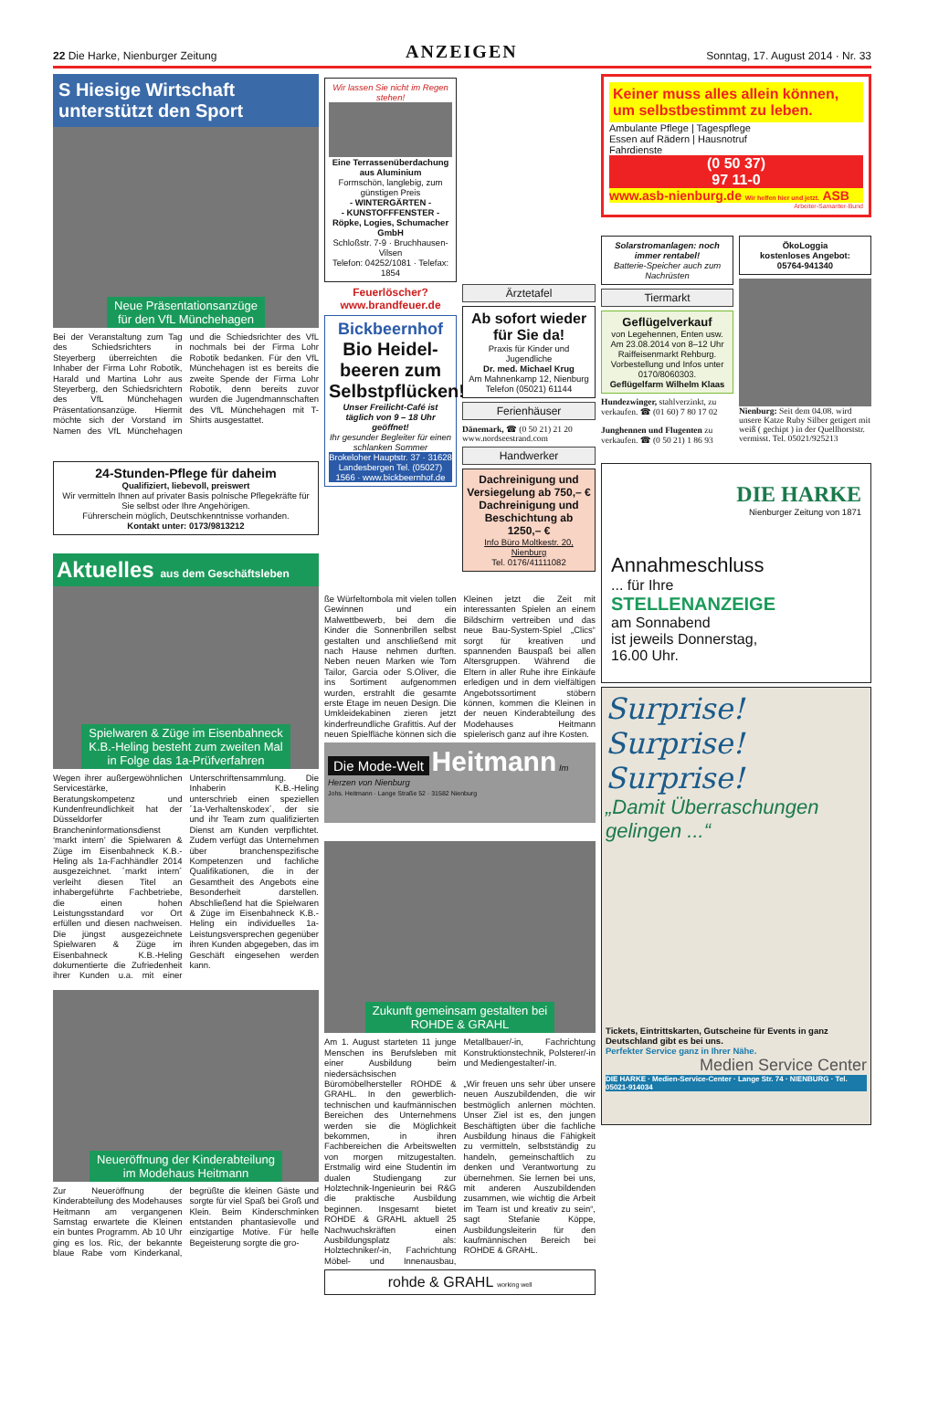22 Die Harke, Nienburger Zeitung ANZEIGEN Sonntag, 17. August 2014 · Nr. 33
S Hiesige Wirtschaft
unterstützt den Sport
Neue Präsentationsanzüge
für den VfL Münchehagen
Bei der Veranstaltung zum Tag des Schiedsrichters in Steyerberg überreichten die Inhaber der Firma Lohr Robotik, Harald und Martina Lohr aus Steyerberg, den Schiedsrichtern des VfL Münchehagen Präsentationsanzüge. Hiermit möchte sich der Vorstand im Namen des VfL Münchehagen und die Schiedsrichter des VfL nochmals bei der Firma Lohr Robotik bedanken. Für den VfL Münchehagen ist es bereits die zweite Spende der Firma Lohr Robotik, denn bereits zuvor wurden die Jugendmannschaften des VfL Münchehagen mit T- Shirts ausgestattet.
24-Stunden-Pflege für daheim
Qualifiziert, liebevoll, preiswert
Wir vermitteln Ihnen auf privater Basis polnische Pflegekräfte für Sie selbst oder Ihre Angehörigen.
Führerschein möglich, Deutschkenntnisse vorhanden.
Kontakt unter: 0173/9813212
Aktuelles aus dem Geschäftsleben
Spielwaren & Züge im Eisenbahneck
K.B.-Heling besteht zum zweiten Mal
in Folge das 1a-Prüfverfahren
Wegen ihrer außergewöhnlichen Servicestärke, Beratungskompetenz und Kundenfreundlichkeit hat der Düsseldorfer Brancheninformationsdienst ‘markt intern’ die Spielwaren & Züge im Eisenbahneck K.B.-Heling als 1a-Fachhändler 2014 ausgezeichnet. ´markt intern´ verleiht diesen Titel an inhabergeführte Fachbetriebe, die einen hohen Leistungsstandard vor Ort erfüllen und diesen nachweisen. Die jüngst ausgezeichnete Spielwaren & Züge im Eisenbahneck K.B.-Heling dokumentierte die Zufriedenheit ihrer Kunden u.a. mit einer Unterschriftensammlung. Die Inhaberin K.B.-Heling unterschrieb einen speziellen ´1a-Verhaltenskodex´, der sie und ihr Team zum qualifizierten Dienst am Kunden verpflichtet. Zudem verfügt das Unternehmen über branchenspezifische Kompetenzen und fachliche Qualifikationen, die in der Gesamtheit des Angebots eine Besonderheit darstellen. Abschließend hat die Spielwaren & Züge im Eisenbahneck K.B.-Heling ein individuelles 1a-Leistungsversprechen gegenüber ihren Kunden abgegeben, das im Geschäft eingesehen werden kann.
Neueröffnung der Kinderabteilung
im Modehaus Heitmann
Zur Neueröffnung der Kinderabteilung des Modehauses Heitmann am vergangenen Samstag erwartete die Kleinen ein buntes Programm. Ab 10 Uhr ging es los. Ric, der bekannte blaue Rabe vom Kinderkanal, begrüßte die kleinen Gäste und sorgte für viel Spaß bei Groß und Klein. Beim Kinderschminken entstanden phantasievolle und einzigartige Motive. Für helle Begeisterung sorgte die gro-
Wir lassen Sie nicht im Regen stehen!
Eine Terrassenüberdachung aus Aluminium
Formschön, langlebig, zum günstigen Preis
- WINTERGÄRTEN -
- KUNSTOFFFENSTER -
Röpke, Logies, Schumacher GmbH
Schloßstr. 7-9 · Bruchhausen-Vilsen
Telefon: 04252/1081 · Telefax: 1854
Feuerlöscher?
www.brandfeuer.de
Bickbeernhof
Bio Heidel-beeren zum Selbstpflücken!
Unser Freilicht-Café ist täglich von 9 – 18 Uhr geöffnet!
Ihr gesunder Begleiter für einen schlanken Sommer
Brokeloher Hauptstr. 37 · 31628 Landesbergen Tel. (05027) 1566 · www.bickbeernhof.de
Ärztetafel
Ab sofort wieder für Sie da!
Praxis für Kinder und Jugendliche
Dr. med. Michael Krug
Am Mahnenkamp 12, Nienburg
Telefon (05021) 61144
Ferienhäuser
Dänemark, ☎ (0 50 21) 21 20 www.nordseestrand.com
Handwerker
Dachreinigung und Versiegelung ab 750,– €
Dachreinigung und Beschichtung ab 1250,– €
Info Büro Moltkestr. 20, Nienburg
Tel. 0176/41111082
ße Würfeltombola mit vielen tollen Gewinnen und ein Malwettbewerb, bei dem die Kinder die Sonnenbrillen selbst gestalten und anschließend mit nach Hause nehmen durften. Neben neuen Marken wie Tom Tailor, Garcia oder S.Oliver, die ins Sortiment aufgenommen wurden, erstrahlt die gesamte erste Etage im neuen Design. Die Umkleidekabinen zieren jetzt kinderfreundliche Grafittis. Auf der neuen Spielfläche können sich die Kleinen jetzt die Zeit mit interessanten Spielen an einem Bildschirm vertreiben und das neue Bau-System-Spiel „Clics“ sorgt für kreativen und spannenden Bauspaß bei allen Altersgruppen. Während die Eltern in aller Ruhe ihre Einkäufe erledigen und in dem vielfältigen Angebotssortiment stöbern können, kommen die Kleinen in der neuen Kinderabteilung des Modehauses Heitmann spielerisch ganz auf ihre Kosten.
Die Mode-Welt Heitmann Im Herzen von Nienburg
Johs. Heitmann · Lange Straße 52 · 31582 Nienburg
Zukunft gemeinsam gestalten bei
ROHDE & GRAHL
Am 1. August starteten 11 junge Menschen ins Berufsleben mit einer Ausbildung beim niedersächsischen Büromöbelhersteller ROHDE & GRAHL. In den gewerblich-technischen und kaufmännischen Bereichen des Unternehmens werden sie die Möglichkeit bekommen, in ihren Fachbereichen die Arbeitswelten von morgen mitzugestalten. Erstmalig wird eine Studentin im dualen Studiengang zur Holztechnik-Ingenieurin bei R&G die praktische Ausbildung beginnen. Insgesamt bietet ROHDE & GRAHL aktuell 25 Nachwuchskräften einen Ausbildungsplatz als: Holztechniker/-in, Fachrichtung Möbel- und Innenausbau, Metallbauer/-in, Fachrichtung Konstruktionstechnik, Polsterer/-in und Mediengestalter/-in.
„Wir freuen uns sehr über unsere neuen Auszubildenden, die wir bestmöglich anlernen möchten. Unser Ziel ist es, den jungen Beschäftigten über die fachliche Ausbildung hinaus die Fähigkeit zu vermitteln, selbstständig zu handeln, gemeinschaftlich zu denken und Verantwortung zu übernehmen. Sie lernen bei uns, mit anderen Auszubildenden zusammen, wie wichtig die Arbeit im Team ist und kreativ zu sein“, sagt Stefanie Köppe, Ausbildungsleiterin für den kaufmännischen Bereich bei ROHDE & GRAHL.
rohde & GRAHL working well
Keiner muss alles allein können, um selbstbestimmt zu leben.
Ambulante Pflege | Tagespflege
Essen auf Rädern | Hausnotruf
Fahrdienste
(0 50 37)
97 11-0
www.asb-nienburg.de Wir helfen hier und jetzt. ASB
Arbeiter-Samariter-Bund
Solarstromanlagen: noch immer rentabel!
Batterie-Speicher auch zum Nachrüsten
Tiermarkt
Geflügelverkauf
von Legehennen, Enten usw.
Am 23.08.2014 von 8–12 Uhr Raiffeisenmarkt Rehburg.
Vorbestellung und Infos unter 0170/8060303.
Geflügelfarm Wilhelm Klaas
Hundezwinger, stahlverzinkt, zu verkaufen. ☎ (01 60) 7 80 17 02
Junghennen und Flugenten zu verkaufen. ☎ (0 50 21) 1 86 93
ÖkoLoggia
kostenloses Angebot:
05764-941340
Nienburg: Seit dem 04.08. wird unsere Katze Ruby Silber getigert mit weiß ( gechipt ) in der Quellhorststr. vermisst. Tel. 05021/925213
DIE HARKE
Nienburger Zeitung von 1871
Annahmeschluss
... für Ihre
STELLENANZEIGE
am Sonnabend
ist jeweils Donnerstag,
16.00 Uhr.
Surprise! Surprise! Surprise!
„Damit Überraschungen gelingen ...“
Tickets, Eintrittskarten, Gutscheine für Events in ganz Deutschland gibt es bei uns.
Perfekter Service ganz in Ihrer Nähe.
Medien Service Center
DIE HARKE · Medien-Service-Center · Lange Str. 74 · NIENBURG · Tel. 05021-914034